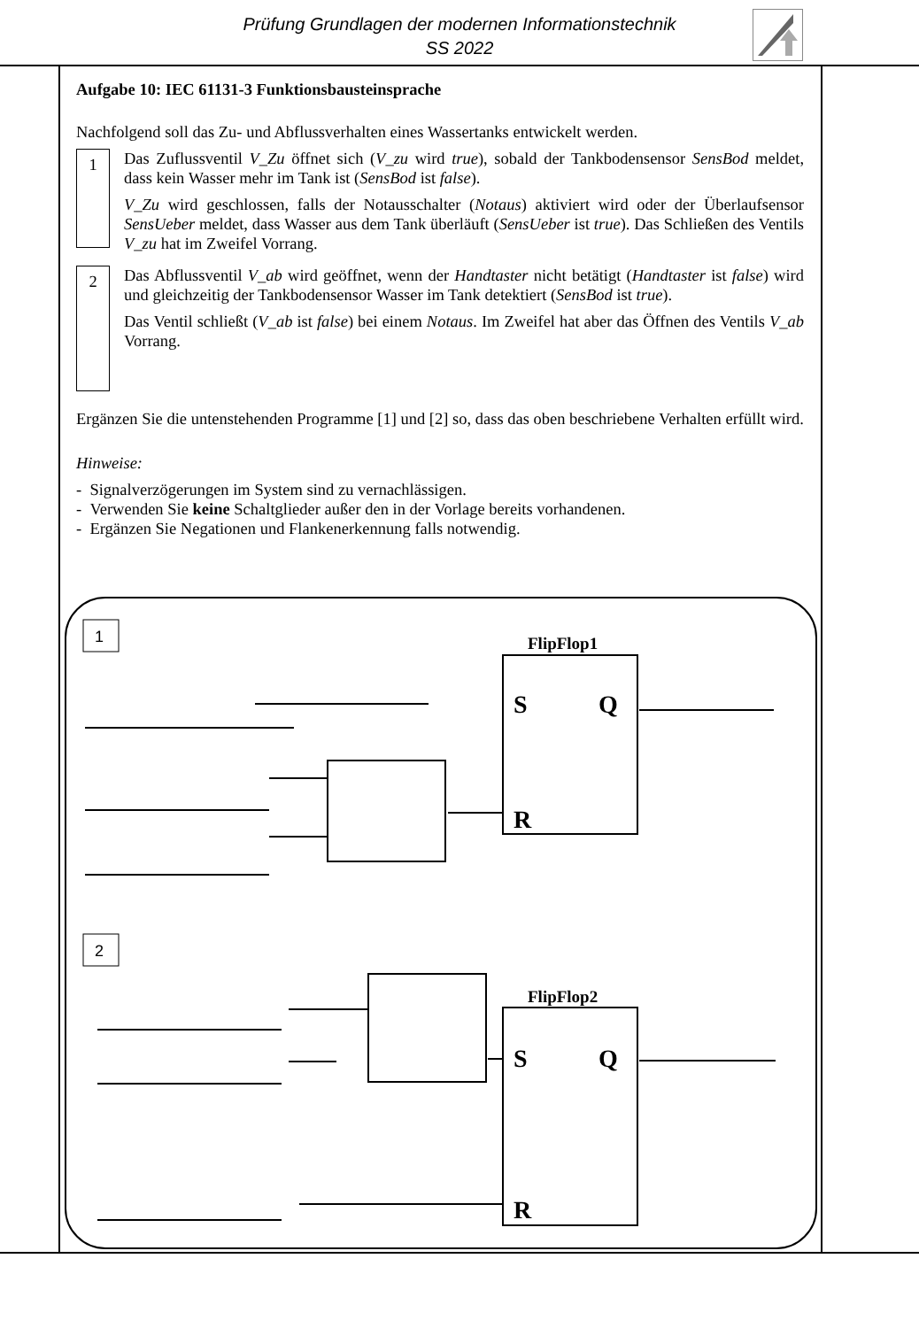Prüfung Grundlagen der modernen Informationstechnik
SS 2022
Aufgabe 10: IEC 61131-3 Funktionsbausteinsprache
Nachfolgend soll das Zu- und Abflussverhalten eines Wassertanks entwickelt werden.
1
Das Zuflussventil V_Zu öffnet sich (V_zu wird true), sobald der Tankbodensensor SensBod meldet, dass kein Wasser mehr im Tank ist (SensBod ist false).
V_Zu wird geschlossen, falls der Notausschalter (Notaus) aktiviert wird oder der Überlaufsensor SensUeber meldet, dass Wasser aus dem Tank überläuft (SensUeber ist true). Das Schließen des Ventils V_zu hat im Zweifel Vorrang.
2
Das Abflussventil V_ab wird geöffnet, wenn der Handtaster nicht betätigt (Handtaster ist false) wird und gleichzeitig der Tankbodensensor Wasser im Tank detektiert (SensBod ist true).
Das Ventil schließt (V_ab ist false) bei einem Notaus. Im Zweifel hat aber das Öffnen des Ventils V_ab Vorrang.
Ergänzen Sie die untenstehenden Programme [1] und [2] so, dass das oben beschriebene Verhalten erfüllt wird.
Hinweise:
- Signalverzögerungen im System sind zu vernachlässigen.
- Verwenden Sie keine Schaltglieder außer den in der Vorlage bereits vorhandenen.
- Ergänzen Sie Negationen und Flankenerkennung falls notwendig.
1
2
FlipFlop1
S
Q
R
FlipFlop2
S
Q
R